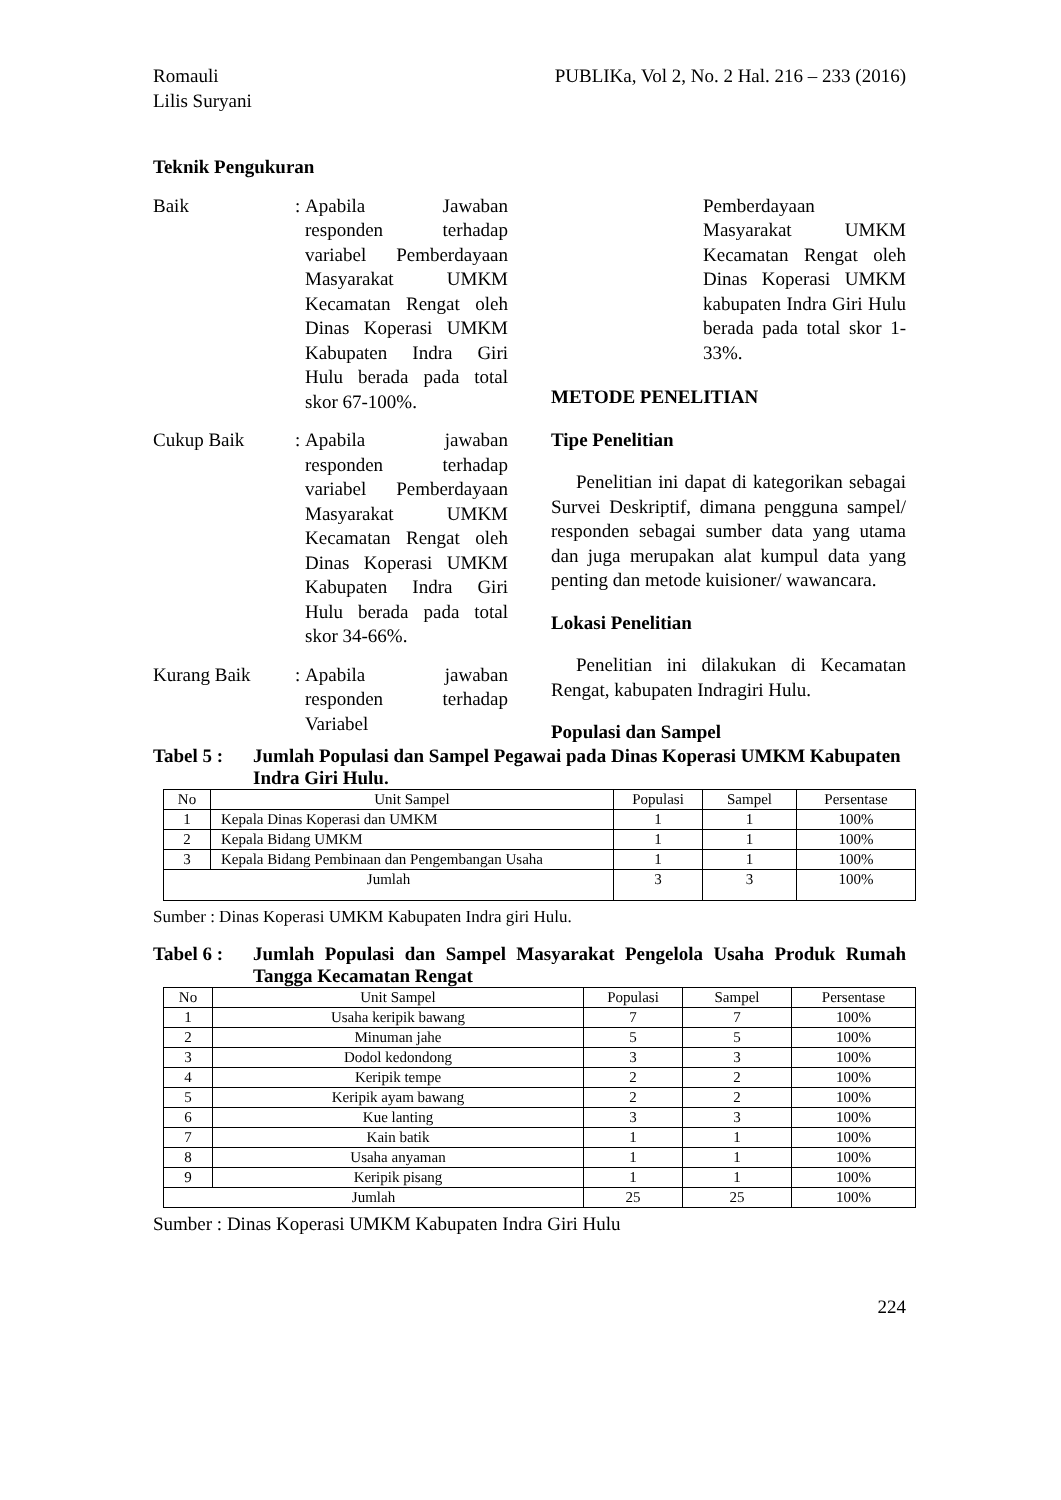Romauli
Lilis Suryani
PUBLIKa, Vol 2, No. 2 Hal. 216 – 233 (2016)
Teknik Pengukuran
Baik :
Apabila Jawaban responden terhadap variabel Pemberdayaan Masyarakat UMKM Kecamatan Rengat oleh Dinas Koperasi UMKM Kabupaten Indra Giri Hulu berada pada total skor 67-100%.
Cukup Baik :
Apabila jawaban responden terhadap variabel Pemberdayaan Masyarakat UMKM Kecamatan Rengat oleh Dinas Koperasi UMKM Kabupaten Indra Giri Hulu berada pada total skor 34-66%.
Kurang Baik :
Apabila jawaban responden terhadap Variabel
Pemberdayaan Masyarakat UMKM Kecamatan Rengat oleh Dinas Koperasi UMKM kabupaten Indra Giri Hulu berada pada total skor 1-33%.
METODE PENELITIAN
Tipe Penelitian
Penelitian ini dapat di kategorikan sebagai Survei Deskriptif, dimana pengguna sampel/ responden sebagai sumber data yang utama dan juga merupakan alat kumpul data yang penting dan metode kuisioner/ wawancara.
Lokasi Penelitian
Penelitian ini dilakukan di Kecamatan Rengat, kabupaten Indragiri Hulu.
Populasi dan Sampel
Tabel 5 : Jumlah Populasi dan Sampel Pegawai pada Dinas Koperasi UMKM Kabupaten Indra Giri Hulu.
| No | Unit Sampel | Populasi | Sampel | Persentase |
| --- | --- | --- | --- | --- |
| 1 | Kepala Dinas Koperasi dan UMKM | 1 | 1 | 100% |
| 2 | Kepala Bidang UMKM | 1 | 1 | 100% |
| 3 | Kepala Bidang Pembinaan dan Pengembangan Usaha | 1 | 1 | 100% |
| Jumlah | | 3 | 3 | 100% |
Sumber : Dinas Koperasi UMKM Kabupaten Indra giri Hulu.
Tabel 6 : Jumlah Populasi dan Sampel Masyarakat Pengelola Usaha Produk Rumah Tangga Kecamatan Rengat
| No | Unit Sampel | Populasi | Sampel | Persentase |
| --- | --- | --- | --- | --- |
| 1 | Usaha keripik bawang | 7 | 7 | 100% |
| 2 | Minuman jahe | 5 | 5 | 100% |
| 3 | Dodol kedondong | 3 | 3 | 100% |
| 4 | Keripik tempe | 2 | 2 | 100% |
| 5 | Keripik ayam bawang | 2 | 2 | 100% |
| 6 | Kue lanting | 3 | 3 | 100% |
| 7 | Kain batik | 1 | 1 | 100% |
| 8 | Usaha anyaman | 1 | 1 | 100% |
| 9 | Keripik pisang | 1 | 1 | 100% |
| Jumlah | | 25 | 25 | 100% |
Sumber : Dinas Koperasi UMKM Kabupaten Indra Giri Hulu
224